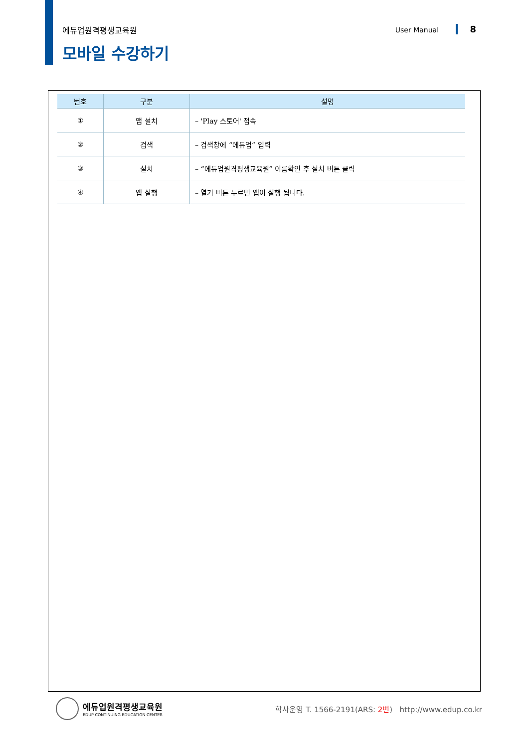에듀업원격평생교육원 User Manual 8
모바일 수강하기
| 번호 | 구분 | 설명 |
| --- | --- | --- |
| ① | 앱 설치 | – 'Play 스토어' 접속 |
| ② | 검색 | – 검색창에 “에듀업” 입력 |
| ③ | 설치 | – “에듀업원격평생교육원” 이름확인 후 설치 버튼 클릭 |
| ④ | 앱 실행 | – 열기 버튼 누르면 앱이 실행 됩니다. |
에듀업원격평생교육원
EDUP CONTINUING EDUCATION CENTER
학사운영 T. 1566-2191(ARS: 2번) http://www.edup.co.kr